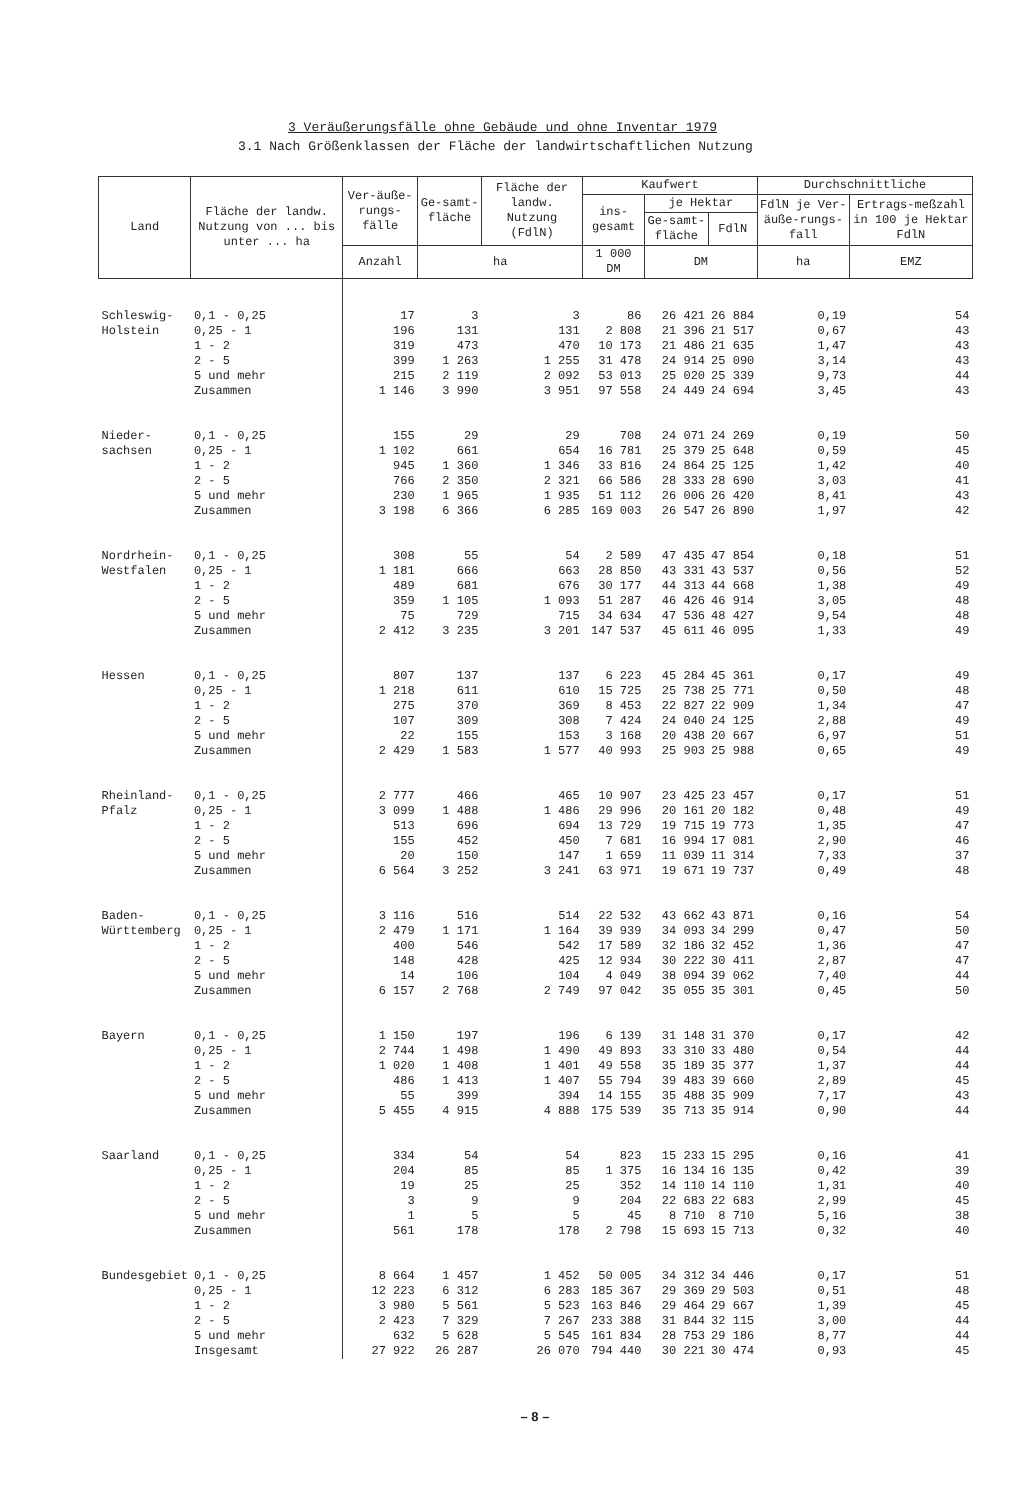3 Veräußerungsfälle ohne Gebäude und ohne Inventar 1979
3.1 Nach Größenklassen der Fläche der landwirtschaftlichen Nutzung
| Land | Fläche der landw. Nutzung von ... bis unter ... ha | Ver-äuße-rungs-fälle | Ge-samt-fläche | Fläche der landw. Nutzung (FdlN) | Kaufwert | | | Durchschnittliche | |
| --- | --- | --- | --- | --- | --- | --- | --- | --- | --- |
| | | | | | ins-gesamt | je Hektar | | FdlN je Ver-äuße-rungs-fall | Ertrags-meßzahl in 100 je Hektar FdlN |
| | | | | | | Ge-samt-fläche | FdlN | | |
| | | Anzahl | ha | | 1 000 DM | DM | | ha | EMZ |
| Schleswig- | 0,1 - 0,25 | 17 | 3 | 3 | 86 | 26 421 | 26 884 | 0,19 | 54 |
| Holstein | 0,25 - 1 | 196 | 131 | 131 | 2 808 | 21 396 | 21 517 | 0,67 | 43 |
| | 1 - 2 | 319 | 473 | 470 | 10 173 | 21 486 | 21 635 | 1,47 | 43 |
| | 2 - 5 | 399 | 1 263 | 1 255 | 31 478 | 24 914 | 25 090 | 3,14 | 43 |
| | 5 und mehr | 215 | 2 119 | 2 092 | 53 013 | 25 020 | 25 339 | 9,73 | 44 |
| | Zusammen | 1 146 | 3 990 | 3 951 | 97 558 | 24 449 | 24 694 | 3,45 | 43 |
| Nieder- | 0,1 - 0,25 | 155 | 29 | 29 | 708 | 24 071 | 24 269 | 0,19 | 50 |
| sachsen | 0,25 - 1 | 1 102 | 661 | 654 | 16 781 | 25 379 | 25 648 | 0,59 | 45 |
| | 1 - 2 | 945 | 1 360 | 1 346 | 33 816 | 24 864 | 25 125 | 1,42 | 40 |
| | 2 - 5 | 766 | 2 350 | 2 321 | 66 586 | 28 333 | 28 690 | 3,03 | 41 |
| | 5 und mehr | 230 | 1 965 | 1 935 | 51 112 | 26 006 | 26 420 | 8,41 | 43 |
| | Zusammen | 3 198 | 6 366 | 6 285 | 169 003 | 26 547 | 26 890 | 1,97 | 42 |
| Nordrhein- | 0,1 - 0,25 | 308 | 55 | 54 | 2 589 | 47 435 | 47 854 | 0,18 | 51 |
| Westfalen | 0,25 - 1 | 1 181 | 666 | 663 | 28 850 | 43 331 | 43 537 | 0,56 | 52 |
| | 1 - 2 | 489 | 681 | 676 | 30 177 | 44 313 | 44 668 | 1,38 | 49 |
| | 2 - 5 | 359 | 1 105 | 1 093 | 51 287 | 46 426 | 46 914 | 3,05 | 48 |
| | 5 und mehr | 75 | 729 | 715 | 34 634 | 47 536 | 48 427 | 9,54 | 48 |
| | Zusammen | 2 412 | 3 235 | 3 201 | 147 537 | 45 611 | 46 095 | 1,33 | 49 |
| Hessen | 0,1 - 0,25 | 807 | 137 | 137 | 6 223 | 45 284 | 45 361 | 0,17 | 49 |
| | 0,25 - 1 | 1 218 | 611 | 610 | 15 725 | 25 738 | 25 771 | 0,50 | 48 |
| | 1 - 2 | 275 | 370 | 369 | 8 453 | 22 827 | 22 909 | 1,34 | 47 |
| | 2 - 5 | 107 | 309 | 308 | 7 424 | 24 040 | 24 125 | 2,88 | 49 |
| | 5 und mehr | 22 | 155 | 153 | 3 168 | 20 438 | 20 667 | 6,97 | 51 |
| | Zusammen | 2 429 | 1 583 | 1 577 | 40 993 | 25 903 | 25 988 | 0,65 | 49 |
| Rheinland- | 0,1 - 0,25 | 2 777 | 466 | 465 | 10 907 | 23 425 | 23 457 | 0,17 | 51 |
| Pfalz | 0,25 - 1 | 3 099 | 1 488 | 1 486 | 29 996 | 20 161 | 20 182 | 0,48 | 49 |
| | 1 - 2 | 513 | 696 | 694 | 13 729 | 19 715 | 19 773 | 1,35 | 47 |
| | 2 - 5 | 155 | 452 | 450 | 7 681 | 16 994 | 17 081 | 2,90 | 46 |
| | 5 und mehr | 20 | 150 | 147 | 1 659 | 11 039 | 11 314 | 7,33 | 37 |
| | Zusammen | 6 564 | 3 252 | 3 241 | 63 971 | 19 671 | 19 737 | 0,49 | 48 |
| Baden- | 0,1 - 0,25 | 3 116 | 516 | 514 | 22 532 | 43 662 | 43 871 | 0,16 | 54 |
| Württemberg | 0,25 - 1 | 2 479 | 1 171 | 1 164 | 39 939 | 34 093 | 34 299 | 0,47 | 50 |
| | 1 - 2 | 400 | 546 | 542 | 17 589 | 32 186 | 32 452 | 1,36 | 47 |
| | 2 - 5 | 148 | 428 | 425 | 12 934 | 30 222 | 30 411 | 2,87 | 47 |
| | 5 und mehr | 14 | 106 | 104 | 4 049 | 38 094 | 39 062 | 7,40 | 44 |
| | Zusammen | 6 157 | 2 768 | 2 749 | 97 042 | 35 055 | 35 301 | 0,45 | 50 |
| Bayern | 0,1 - 0,25 | 1 150 | 197 | 196 | 6 139 | 31 148 | 31 370 | 0,17 | 42 |
| | 0,25 - 1 | 2 744 | 1 498 | 1 490 | 49 893 | 33 310 | 33 480 | 0,54 | 44 |
| | 1 - 2 | 1 020 | 1 408 | 1 401 | 49 558 | 35 189 | 35 377 | 1,37 | 44 |
| | 2 - 5 | 486 | 1 413 | 1 407 | 55 794 | 39 483 | 39 660 | 2,89 | 45 |
| | 5 und mehr | 55 | 399 | 394 | 14 155 | 35 488 | 35 909 | 7,17 | 43 |
| | Zusammen | 5 455 | 4 915 | 4 888 | 175 539 | 35 713 | 35 914 | 0,90 | 44 |
| Saarland | 0,1 - 0,25 | 334 | 54 | 54 | 823 | 15 233 | 15 295 | 0,16 | 41 |
| | 0,25 - 1 | 204 | 85 | 85 | 1 375 | 16 134 | 16 135 | 0,42 | 39 |
| | 1 - 2 | 19 | 25 | 25 | 352 | 14 110 | 14 110 | 1,31 | 40 |
| | 2 - 5 | 3 | 9 | 9 | 204 | 22 683 | 22 683 | 2,99 | 45 |
| | 5 und mehr | 1 | 5 | 5 | 45 | 8 710 | 8 710 | 5,16 | 38 |
| | Zusammen | 561 | 178 | 178 | 2 798 | 15 693 | 15 713 | 0,32 | 40 |
| Bundesgebiet | 0,1 - 0,25 | 8 664 | 1 457 | 1 452 | 50 005 | 34 312 | 34 446 | 0,17 | 51 |
| | 0,25 - 1 | 12 223 | 6 312 | 6 283 | 185 367 | 29 369 | 29 503 | 0,51 | 48 |
| | 1 - 2 | 3 980 | 5 561 | 5 523 | 163 846 | 29 464 | 29 667 | 1,39 | 45 |
| | 2 - 5 | 2 423 | 7 329 | 7 267 | 233 388 | 31 844 | 32 115 | 3,00 | 44 |
| | 5 und mehr | 632 | 5 628 | 5 545 | 161 834 | 28 753 | 29 186 | 8,77 | 44 |
| | Insgesamt | 27 922 | 26 287 | 26 070 | 794 440 | 30 221 | 30 474 | 0,93 | 45 |
– 8 –